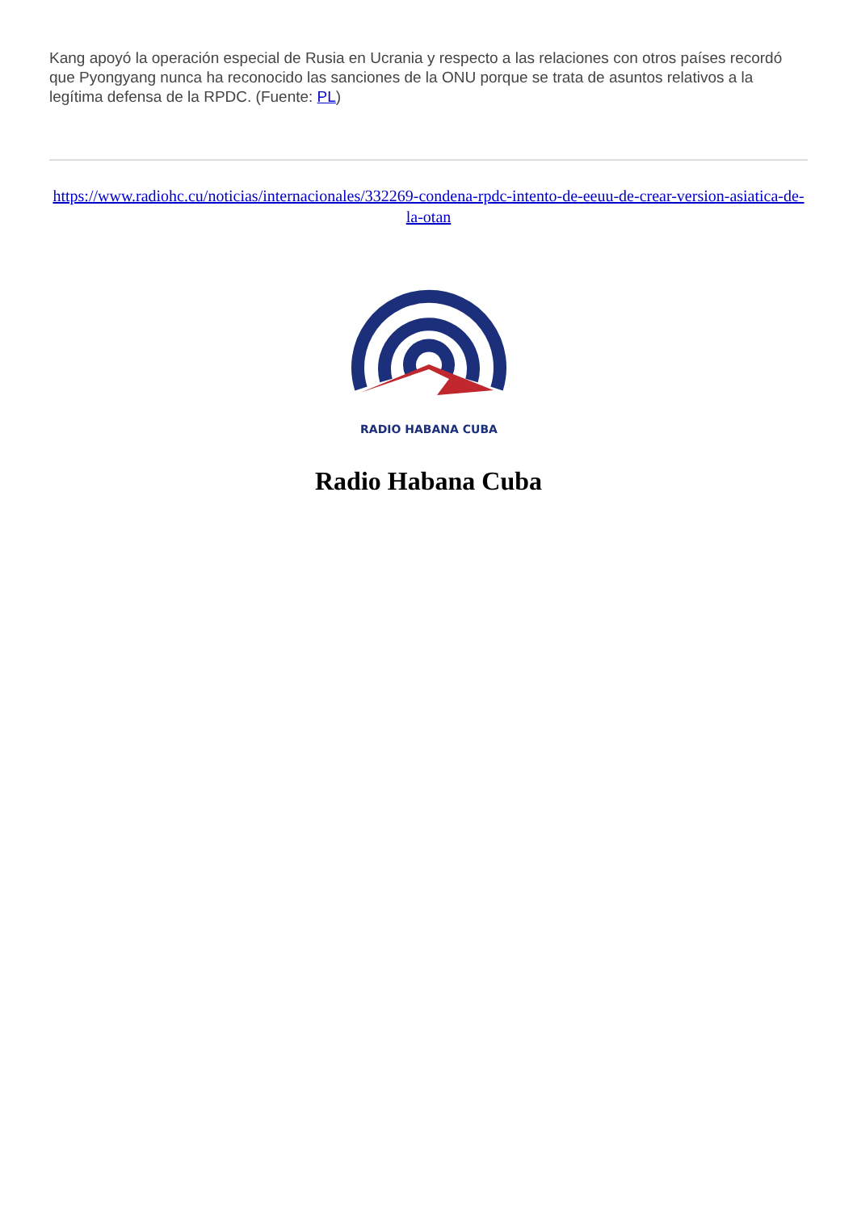Kang apoyó la operación especial de Rusia en Ucrania y respecto a las relaciones con otros países recordó que Pyongyang nunca ha reconocido las sanciones de la ONU porque se trata de asuntos relativos a la legítima defensa de la RPDC. (Fuente: PL)
https://www.radiohc.cu/noticias/internacionales/332269-condena-rpdc-intento-de-eeuu-de-crear-version-asiatica-de-la-otan
RADIO HABANA CUBA
Radio Habana Cuba